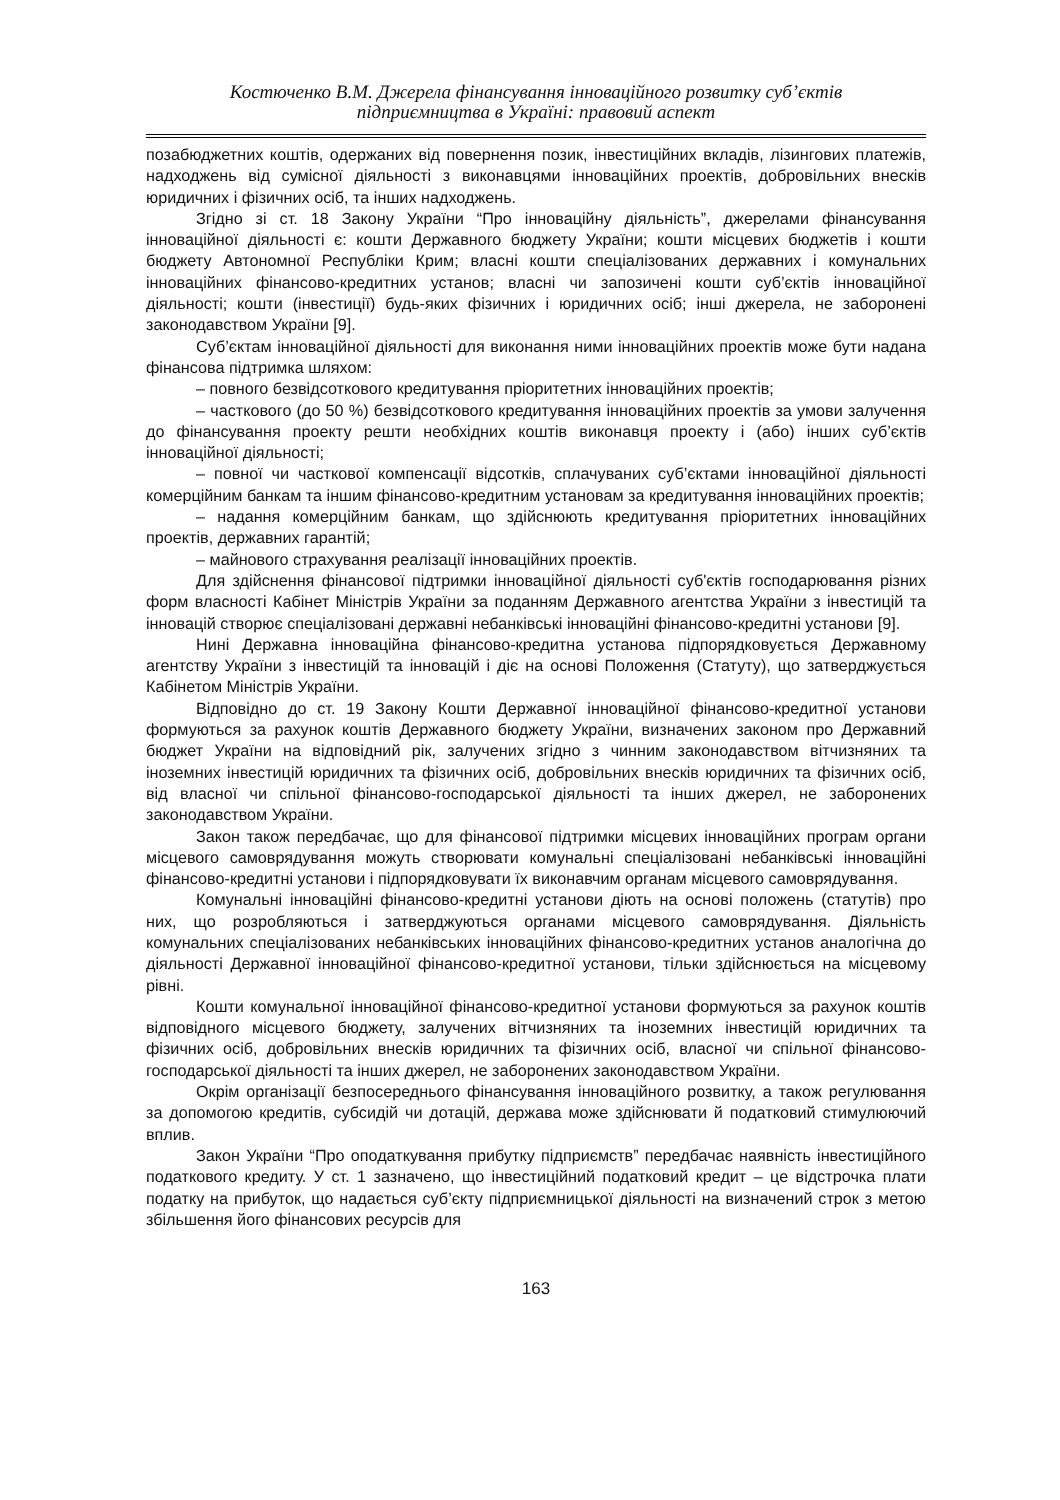Костюченко В.М. Джерела фінансування інноваційного розвитку суб’єктів
підприємництва в Україні: правовий аспект
позабюджетних коштів, одержаних від повернення позик, інвестиційних вкладів, лізингових платежів, надходжень від сумісної діяльності з виконавцями інноваційних проектів, добровільних внесків юридичних і фізичних осіб, та інших надходжень.
Згідно зі ст. 18 Закону України “Про інноваційну діяльність”, джерелами фінансування інноваційної діяльності є: кошти Державного бюджету України; кошти місцевих бюджетів і кошти бюджету Автономної Республіки Крим; власні кошти спеціалізованих державних і комунальних інноваційних фінансово-кредитних установ; власні чи запозичені кошти суб’єктів інноваційної діяльності; кошти (інвестиції) будь-яких фізичних і юридичних осіб; інші джерела, не заборонені законодавством України [9].
Суб’єктам інноваційної діяльності для виконання ними інноваційних проектів може бути надана фінансова підтримка шляхом:
– повного безвідсоткового кредитування пріоритетних інноваційних проектів;
– часткового (до 50 %) безвідсоткового кредитування інноваційних проектів за умови залучення до фінансування проекту решти необхідних коштів виконавця проекту і (або) інших суб’єктів інноваційної діяльності;
– повної чи часткової компенсації відсотків, сплачуваних суб’єктами інноваційної діяльності комерційним банкам та іншим фінансово-кредитним установам за кредитування інноваційних проектів;
– надання комерційним банкам, що здійснюють кредитування пріоритетних інноваційних проектів, державних гарантій;
– майнового страхування реалізації інноваційних проектів.
Для здійснення фінансової підтримки інноваційної діяльності суб'єктів господарювання різних форм власності Кабінет Міністрів України за поданням Державного агентства України з інвестицій та інновацій створює спеціалізовані державні небанківські інноваційні фінансово-кредитні установи [9].
Нині Державна інноваційна фінансово-кредитна установа підпорядковується Державному агентству України з інвестицій та інновацій і діє на основі Положення (Статуту), що затверджується Кабінетом Міністрів України.
Відповідно до ст. 19 Закону Кошти Державної інноваційної фінансово-кредитної установи формуються за рахунок коштів Державного бюджету України, визначених законом про Державний бюджет України на відповідний рік, залучених згідно з чинним законодавством вітчизняних та іноземних інвестицій юридичних та фізичних осіб, добровільних внесків юридичних та фізичних осіб, від власної чи спільної фінансово-господарської діяльності та інших джерел, не заборонених законодавством України.
Закон також передбачає, що для фінансової підтримки місцевих інноваційних програм органи місцевого самоврядування можуть створювати комунальні спеціалізовані небанківські інноваційні фінансово-кредитні установи і підпорядковувати їх виконавчим органам місцевого самоврядування.
Комунальні інноваційні фінансово-кредитні установи діють на основі положень (статутів) про них, що розробляються і затверджуються органами місцевого самоврядування. Діяльність комунальних спеціалізованих небанківських інноваційних фінансово-кредитних установ аналогічна до діяльності Державної інноваційної фінансово-кредитної установи, тільки здійснюється на місцевому рівні.
Кошти комунальної інноваційної фінансово-кредитної установи формуються за рахунок коштів відповідного місцевого бюджету, залучених вітчизняних та іноземних інвестицій юридичних та фізичних осіб, добровільних внесків юридичних та фізичних осіб, власної чи спільної фінансово-господарської діяльності та інших джерел, не заборонених законодавством України.
Окрім організації безпосереднього фінансування інноваційного розвитку, а також регулювання за допомогою кредитів, субсидій чи дотацій, держава може здійснювати й податковий стимулюючий вплив.
Закон України “Про оподаткування прибутку підприємств” передбачає наявність інвестиційного податкового кредиту. У ст. 1 зазначено, що інвестиційний податковий кредит – це відстрочка плати податку на прибуток, що надається суб’єкту підприємницької діяльності на визначений строк з метою збільшення його фінансових ресурсів для
163